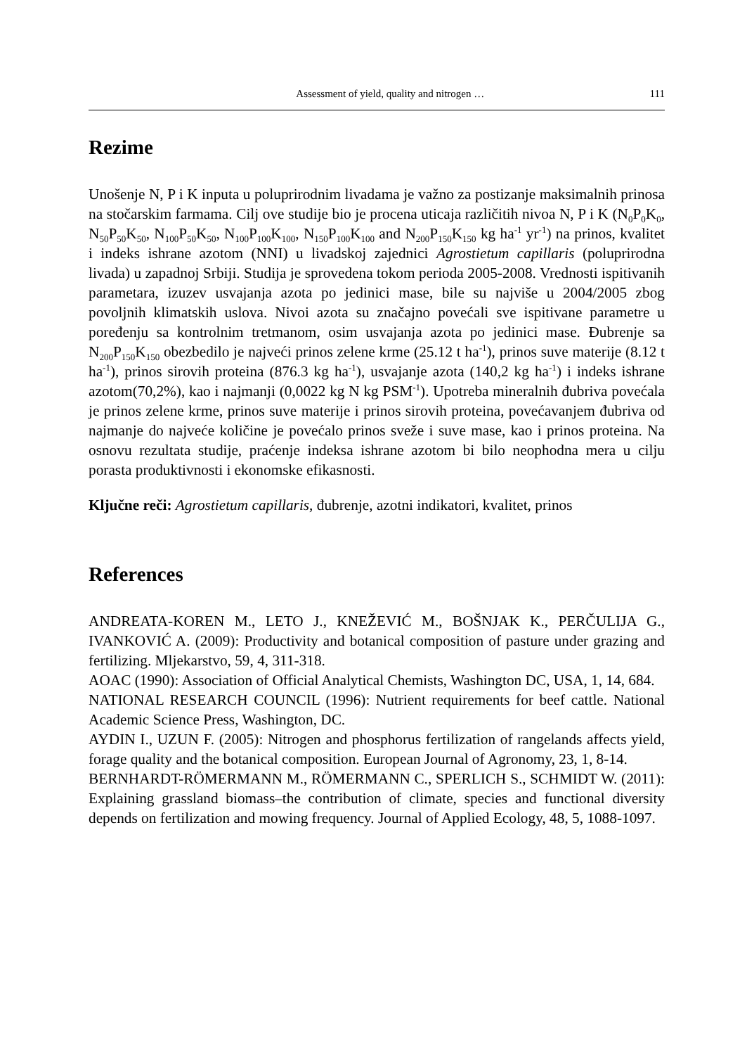Assessment of yield, quality and nitrogen … 111
Rezime
Unošenje N, P i K inputa u poluprirodnim livadama je važno za postizanje maksimalnih prinosa na stočarskim farmama. Cilj ove studije bio je procena uticaja različitih nivoa N, P i K (N<sub>0</sub>P<sub>0</sub>K<sub>0</sub>, N<sub>50</sub>P<sub>50</sub>K<sub>50</sub>, N<sub>100</sub>P<sub>50</sub>K<sub>50</sub>, N<sub>100</sub>P<sub>100</sub>K<sub>100</sub>, N<sub>150</sub>P<sub>100</sub>K<sub>100</sub> and N<sub>200</sub>P<sub>150</sub>K<sub>150</sub> kg ha<sup>-1</sup> yr<sup>-1</sup>) na prinos, kvalitet i indeks ishrane azotom (NNI) u livadskoj zajednici Agrostietum capillaris (poluprirodna livada) u zapadnoj Srbiji. Studija je sprovedena tokom perioda 2005-2008. Vrednosti ispitivanih parametara, izuzev usvajanja azota po jedinici mase, bile su najviše u 2004/2005 zbog povoljnih klimatskih uslova. Nivoi azota su značajno povećali sve ispitivane parametre u poređenju sa kontrolnim tretmanom, osim usvajanja azota po jedinici mase. Đubrenje sa N<sub>200</sub>P<sub>150</sub>K<sub>150</sub> obezbedilo je najveći prinos zelene krme (25.12 t ha<sup>-1</sup>), prinos suve materije (8.12 t ha<sup>-1</sup>), prinos sirovih proteina (876.3 kg ha<sup>-1</sup>), usvajanje azota (140,2 kg ha<sup>-1</sup>) i indeks ishrane azotom(70,2%), kao i najmanji (0,0022 kg N kg PSM<sup>-1</sup>). Upotreba mineralnih đubriva povećala je prinos zelene krme, prinos suve materije i prinos sirovih proteina, povećavanjem đubriva od najmanje do najveće količine je povećalo prinos sveže i suve mase, kao i prinos proteina. Na osnovu rezultata studije, praćenje indeksa ishrane azotom bi bilo neophodna mera u cilju porasta produktivnosti i ekonomske efikasnosti.
Ključne reči: Agrostietum capillaris, đubrenje, azotni indikatori, kvalitet, prinos
References
ANDREATA-KOREN M., LETO J., KNEŽEVIĆ M., BOŠNJAK K., PERČULIJA G., IVANKOVIĆ A. (2009): Productivity and botanical composition of pasture under grazing and fertilizing. Mljekarstvo, 59, 4, 311-318.
AOAC (1990): Association of Official Analytical Chemists, Washington DC, USA, 1, 14, 684.
NATIONAL RESEARCH COUNCIL (1996): Nutrient requirements for beef cattle. National Academic Science Press, Washington, DC.
AYDIN I., UZUN F. (2005): Nitrogen and phosphorus fertilization of rangelands affects yield, forage quality and the botanical composition. European Journal of Agronomy, 23, 1, 8-14.
BERNHARDT-RÖMERMANN M., RÖMERMANN C., SPERLICH S., SCHMIDT W. (2011): Explaining grassland biomass–the contribution of climate, species and functional diversity depends on fertilization and mowing frequency. Journal of Applied Ecology, 48, 5, 1088-1097.